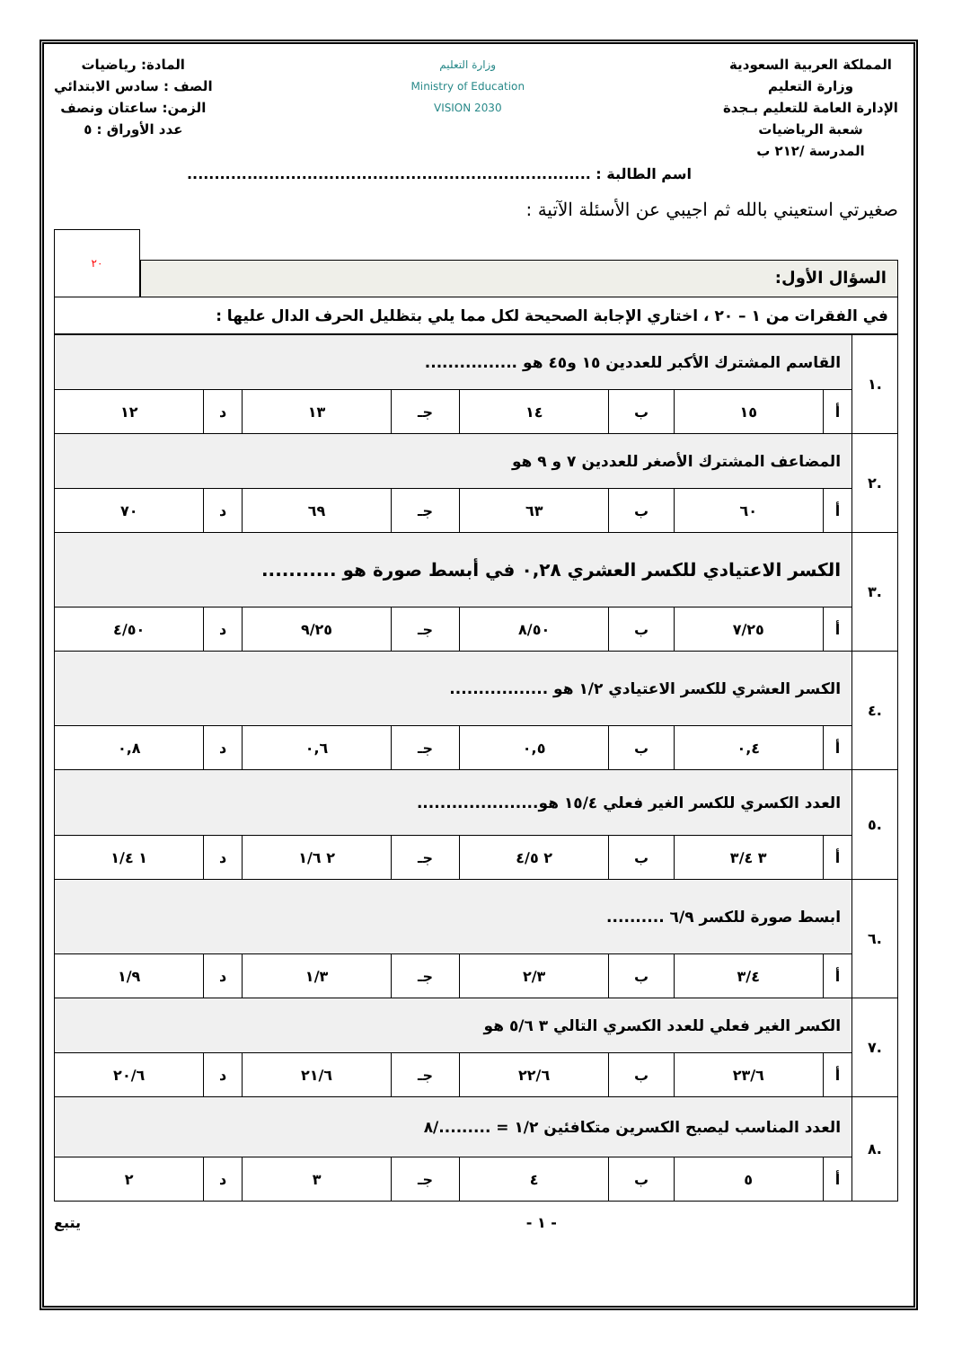المملكة العربية السعودية
وزارة التعليم
الإدارة العامة للتعليم بـجدة
شعبة الرياضيات
المدرسة /٢١٢ ب
وزارة التعليم
Ministry of Education
VISION 2030
المادة: رياضيات
الصف : سادس الابتدائي
الزمن: ساعتان ونصف
عدد الأوراق : ٥
اسم الطالبة : ..........................................................................
صغيرتي استعيني بالله ثم اجيبي عن الأسئلة الآتية :
السؤال الأول:
٢٠
في الفقرات من ١ – ٢٠ ، اختاري الإجابة الصحيحة لكل مما يلي بتظليل الحرف الدال عليها :
| .١ | القاسم المشترك الأكبر للعددين ١٥ و٤٥ هو ................ | | | | | | | |
| | أ | ١٥ | ب | ١٤ | جـ | ١٣ | د | ١٢ |
| .٢ | المضاعف المشترك الأصغر للعددين ٧ و ٩ هو | | | | | | | |
| | أ | ٦٠ | ب | ٦٣ | جـ | ٦٩ | د | ٧٠ |
| .٣ | الكسر الاعتيادي للكسر العشري ٠,٢٨ في أبسط صورة هو ........... | | | | | | | |
| | أ | ٧/٢٥ | ب | ٨/٥٠ | جـ | ٩/٢٥ | د | ٤/٥٠ |
| .٤ | الكسر العشري للكسر الاعتيادي ١/٢ هو ................. | | | | | | | |
| | أ | ٠,٤ | ب | ٠,٥ | جـ | ٠,٦ | د | ٠,٨ |
| .٥ | العدد الكسري للكسر الغير فعلي ١٥/٤ هو..................... | | | | | | | |
| | أ | ٣ ٣/٤ | ب | ٢ ٤/٥ | جـ | ٢ ١/٦ | د | ١ ١/٤ |
| .٦ | ابسط صورة للكسر ٦/٩ .......... | | | | | | | |
| | أ | ٣/٤ | ب | ٢/٣ | جـ | ١/٣ | د | ١/٩ |
| .٧ | الكسر الغير فعلي للعدد الكسري التالي ٣ ٥/٦ هو | | | | | | | |
| | أ | ٢٣/٦ | ب | ٢٢/٦ | جـ | ٢١/٦ | د | ٢٠/٦ |
| .٨ | العدد المناسب ليصبح الكسرين متكافئين ١/٢ = ........./٨ | | | | | | | |
| | أ | ٥ | ب | ٤ | جـ | ٣ | د | ٢ |
- ١ - يتبع